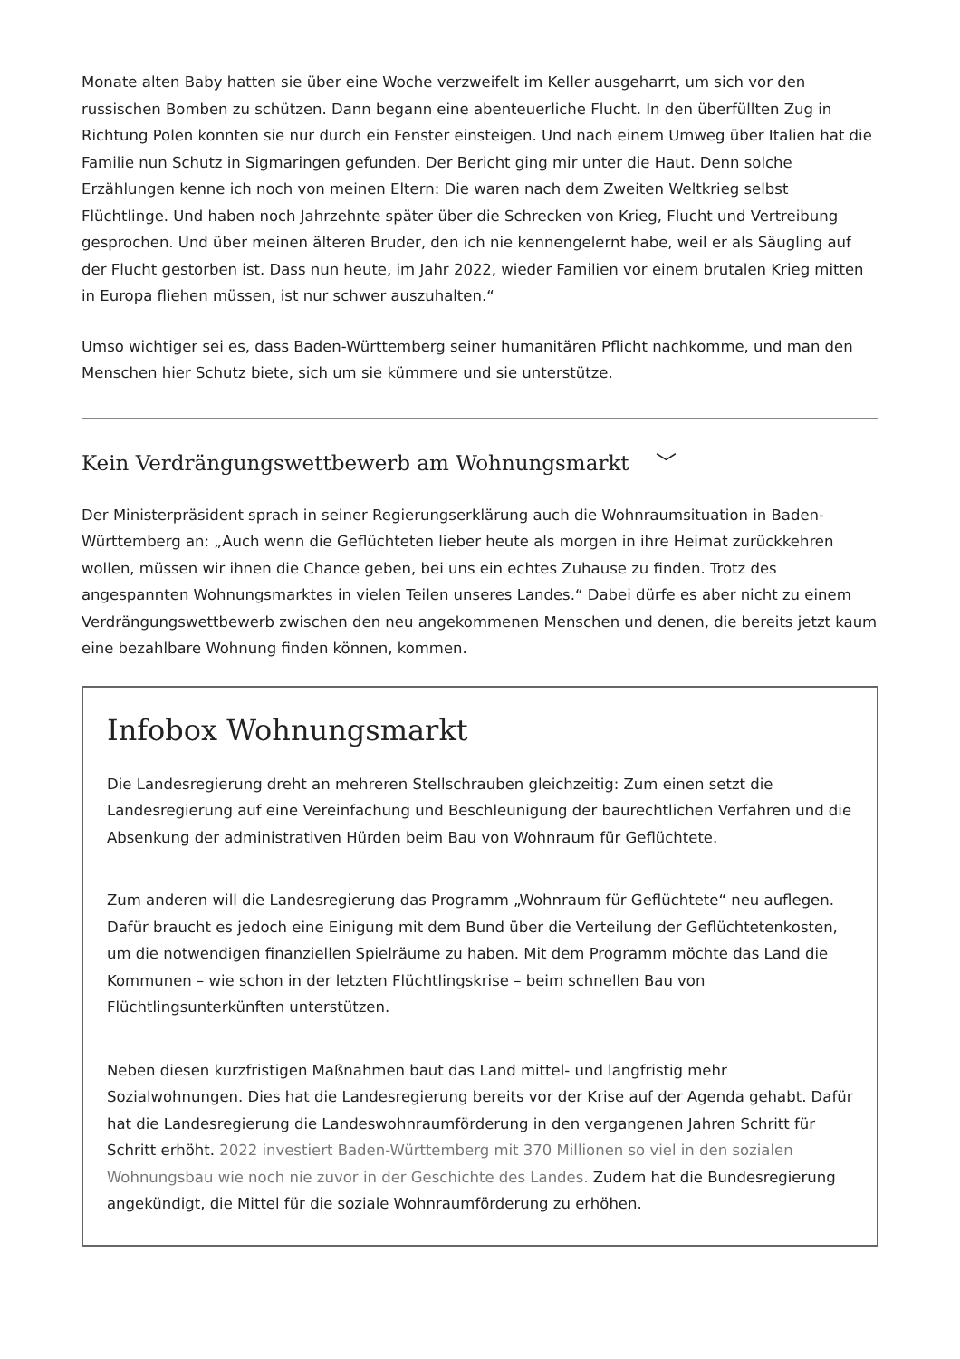Monate alten Baby hatten sie über eine Woche verzweifelt im Keller ausgeharrt, um sich vor den russischen Bomben zu schützen. Dann begann eine abenteuerliche Flucht. In den überfüllten Zug in Richtung Polen konnten sie nur durch ein Fenster einsteigen. Und nach einem Umweg über Italien hat die Familie nun Schutz in Sigmaringen gefunden. Der Bericht ging mir unter die Haut. Denn solche Erzählungen kenne ich noch von meinen Eltern: Die waren nach dem Zweiten Weltkrieg selbst Flüchtlinge. Und haben noch Jahrzehnte später über die Schrecken von Krieg, Flucht und Vertreibung gesprochen. Und über meinen älteren Bruder, den ich nie kennengelernt habe, weil er als Säugling auf der Flucht gestorben ist. Dass nun heute, im Jahr 2022, wieder Familien vor einem brutalen Krieg mitten in Europa fliehen müssen, ist nur schwer auszuhalten.“
Umso wichtiger sei es, dass Baden-Württemberg seiner humanitären Pflicht nachkomme, und man den Menschen hier Schutz biete, sich um sie kümmere und sie unterstütze.
Kein Verdrängungswettbewerb am Wohnungsmarkt ﹀
Der Ministerpräsident sprach in seiner Regierungserklärung auch die Wohnraumsituation in Baden-Württemberg an: „Auch wenn die Geflüchteten lieber heute als morgen in ihre Heimat zurückkehren wollen, müssen wir ihnen die Chance geben, bei uns ein echtes Zuhause zu finden. Trotz des angespannten Wohnungsmarktes in vielen Teilen unseres Landes.“ Dabei dürfe es aber nicht zu einem Verdrängungswettbewerb zwischen den neu angekommenen Menschen und denen, die bereits jetzt kaum eine bezahlbare Wohnung finden können, kommen.
Infobox Wohnungsmarkt
Die Landesregierung dreht an mehreren Stellschrauben gleichzeitig: Zum einen setzt die Landesregierung auf eine Vereinfachung und Beschleunigung der baurechtlichen Verfahren und die Absenkung der administrativen Hürden beim Bau von Wohnraum für Geflüchtete.
Zum anderen will die Landesregierung das Programm „Wohnraum für Geflüchtete“ neu auflegen. Dafür braucht es jedoch eine Einigung mit dem Bund über die Verteilung der Geflüchtetenkosten, um die notwendigen finanziellen Spielräume zu haben. Mit dem Programm möchte das Land die Kommunen – wie schon in der letzten Flüchtlingskrise – beim schnellen Bau von Flüchtlingsunterkünften unterstützen.
Neben diesen kurzfristigen Maßnahmen baut das Land mittel- und langfristig mehr Sozialwohnungen. Dies hat die Landesregierung bereits vor der Krise auf der Agenda gehabt. Dafür hat die Landesregierung die Landeswohnraumförderung in den vergangenen Jahren Schritt für Schritt erhöht. 2022 investiert Baden-Württemberg mit 370 Millionen so viel in den sozialen Wohnungsbau wie noch nie zuvor in der Geschichte des Landes. Zudem hat die Bundesregierung angekündigt, die Mittel für die soziale Wohnraumförderung zu erhöhen.